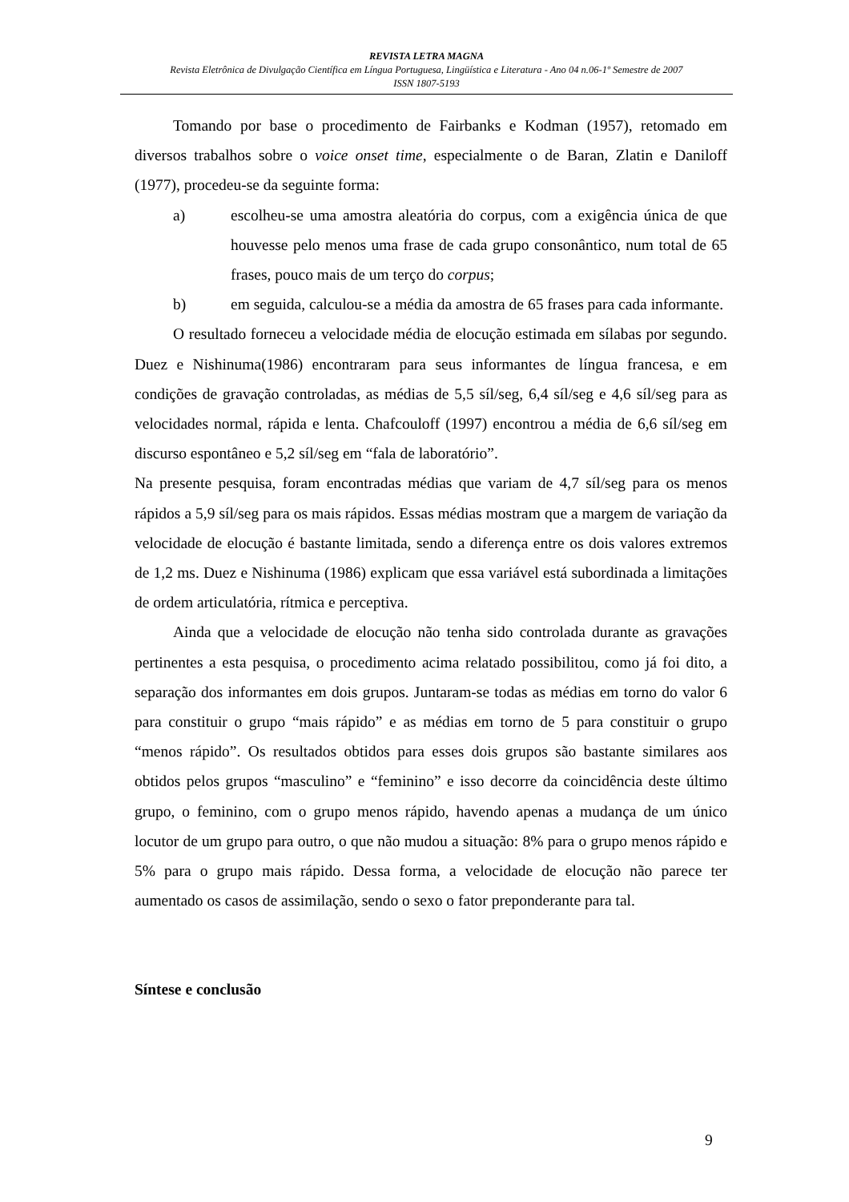REVISTA LETRA MAGNA
Revista Eletrônica de Divulgação Científica em Língua Portuguesa, Lingüística e Literatura - Ano 04 n.06-1º Semestre de 2007
ISSN 1807-5193
Tomando por base o procedimento de Fairbanks e Kodman (1957), retomado em diversos trabalhos sobre o voice onset time, especialmente o de Baran, Zlatin e Daniloff (1977), procedeu-se da seguinte forma:
a) escolheu-se uma amostra aleatória do corpus, com a exigência única de que houvesse pelo menos uma frase de cada grupo consonântico, num total de 65 frases, pouco mais de um terço do corpus;
b) em seguida, calculou-se a média da amostra de 65 frases para cada informante.
O resultado forneceu a velocidade média de elocução estimada em sílabas por segundo. Duez e Nishinuma(1986) encontraram para seus informantes de língua francesa, e em condições de gravação controladas, as médias de 5,5 síl/seg, 6,4 síl/seg e 4,6 síl/seg para as velocidades normal, rápida e lenta. Chafcouloff (1997) encontrou a média de 6,6 síl/seg em discurso espontâneo e 5,2 síl/seg em “fala de laboratório”.
Na presente pesquisa, foram encontradas médias que variam de 4,7 síl/seg para os menos rápidos a 5,9 síl/seg para os mais rápidos. Essas médias mostram que a margem de variação da velocidade de elocução é bastante limitada, sendo a diferença entre os dois valores extremos de 1,2 ms. Duez e Nishinuma (1986) explicam que essa variável está subordinada a limitações de ordem articulatória, rítmica e perceptiva.
Ainda que a velocidade de elocução não tenha sido controlada durante as gravações pertinentes a esta pesquisa, o procedimento acima relatado possibilitou, como já foi dito, a separação dos informantes em dois grupos. Juntaram-se todas as médias em torno do valor 6 para constituir o grupo “mais rápido” e as médias em torno de 5 para constituir o grupo “menos rápido”. Os resultados obtidos para esses dois grupos são bastante similares aos obtidos pelos grupos “masculino” e “feminino” e isso decorre da coincidência deste último grupo, o feminino, com o grupo menos rápido, havendo apenas a mudança de um único locutor de um grupo para outro, o que não mudou a situação: 8% para o grupo menos rápido e 5% para o grupo mais rápido. Dessa forma, a velocidade de elocução não parece ter aumentado os casos de assimilação, sendo o sexo o fator preponderante para tal.
Síntese e conclusão
9